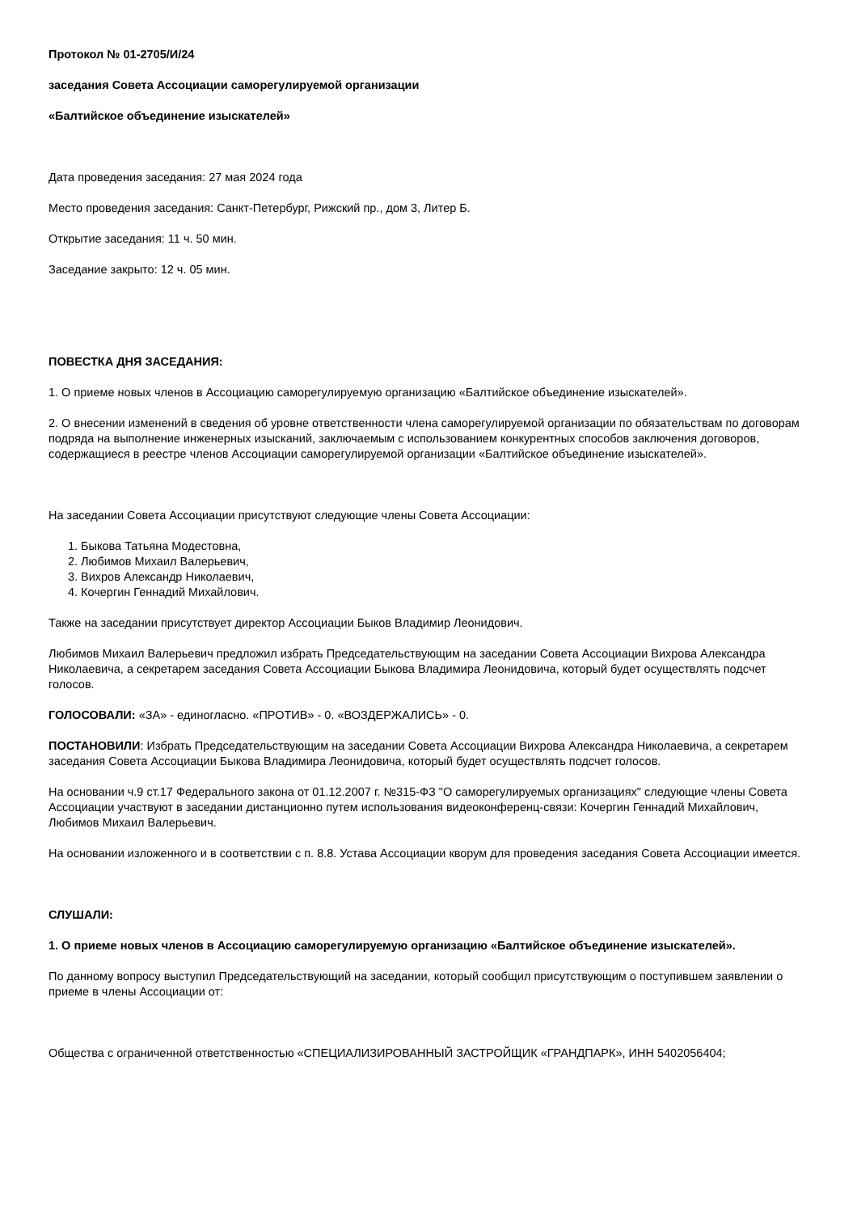Протокол № 01-2705/И/24
заседания Совета Ассоциации саморегулируемой организации
«Балтийское объединение изыскателей»
Дата проведения заседания: 27 мая 2024 года
Место проведения заседания: Санкт-Петербург, Рижский пр., дом 3, Литер Б.
Открытие заседания: 11 ч. 50 мин.
Заседание закрыто: 12 ч. 05 мин.
ПОВЕСТКА ДНЯ ЗАСЕДАНИЯ:
1. О приеме новых членов в Ассоциацию саморегулируемую организацию «Балтийское объединение изыскателей».
2. О внесении изменений в сведения об уровне ответственности члена саморегулируемой организации по обязательствам по договорам подряда на выполнение инженерных изысканий, заключаемым с использованием конкурентных способов заключения договоров, содержащиеся в реестре членов Ассоциации саморегулируемой организации «Балтийское объединение изыскателей».
На заседании Совета Ассоциации присутствуют следующие члены Совета Ассоциации:
1. Быкова Татьяна Модестовна,
2. Любимов Михаил Валерьевич,
3. Вихров Александр Николаевич,
4. Кочергин Геннадий Михайлович.
Также на заседании присутствует директор Ассоциации Быков Владимир Леонидович.
Любимов Михаил Валерьевич предложил избрать Председательствующим на заседании Совета Ассоциации Вихрова Александра Николаевича, а секретарем заседания Совета Ассоциации Быкова Владимира Леонидовича, который будет осуществлять подсчет голосов.
ГОЛОСОВАЛИ: «ЗА» - единогласно. «ПРОТИВ» - 0. «ВОЗДЕРЖАЛИСЬ» - 0.
ПОСТАНОВИЛИ: Избрать Председательствующим на заседании Совета Ассоциации Вихрова Александра Николаевича, а секретарем заседания Совета Ассоциации Быкова Владимира Леонидовича, который будет осуществлять подсчет голосов.
На основании ч.9 ст.17 Федерального закона от 01.12.2007 г. №315-ФЗ "О саморегулируемых организациях" следующие члены Совета Ассоциации участвуют в заседании дистанционно путем использования видеоконференц-связи: Кочергин Геннадий Михайлович, Любимов Михаил Валерьевич.
На основании изложенного и в соответствии с п. 8.8. Устава Ассоциации кворум для проведения заседания Совета Ассоциации имеется.
СЛУШАЛИ:
1. О приеме новых членов в Ассоциацию саморегулируемую организацию «Балтийское объединение изыскателей».
По данному вопросу выступил Председательствующий на заседании, который сообщил присутствующим о поступившем заявлении о приеме в члены Ассоциации от:
Общества с ограниченной ответственностью «СПЕЦИАЛИЗИРОВАННЫЙ ЗАСТРОЙЩИК «ГРАНДПАРК», ИНН 5402056404;